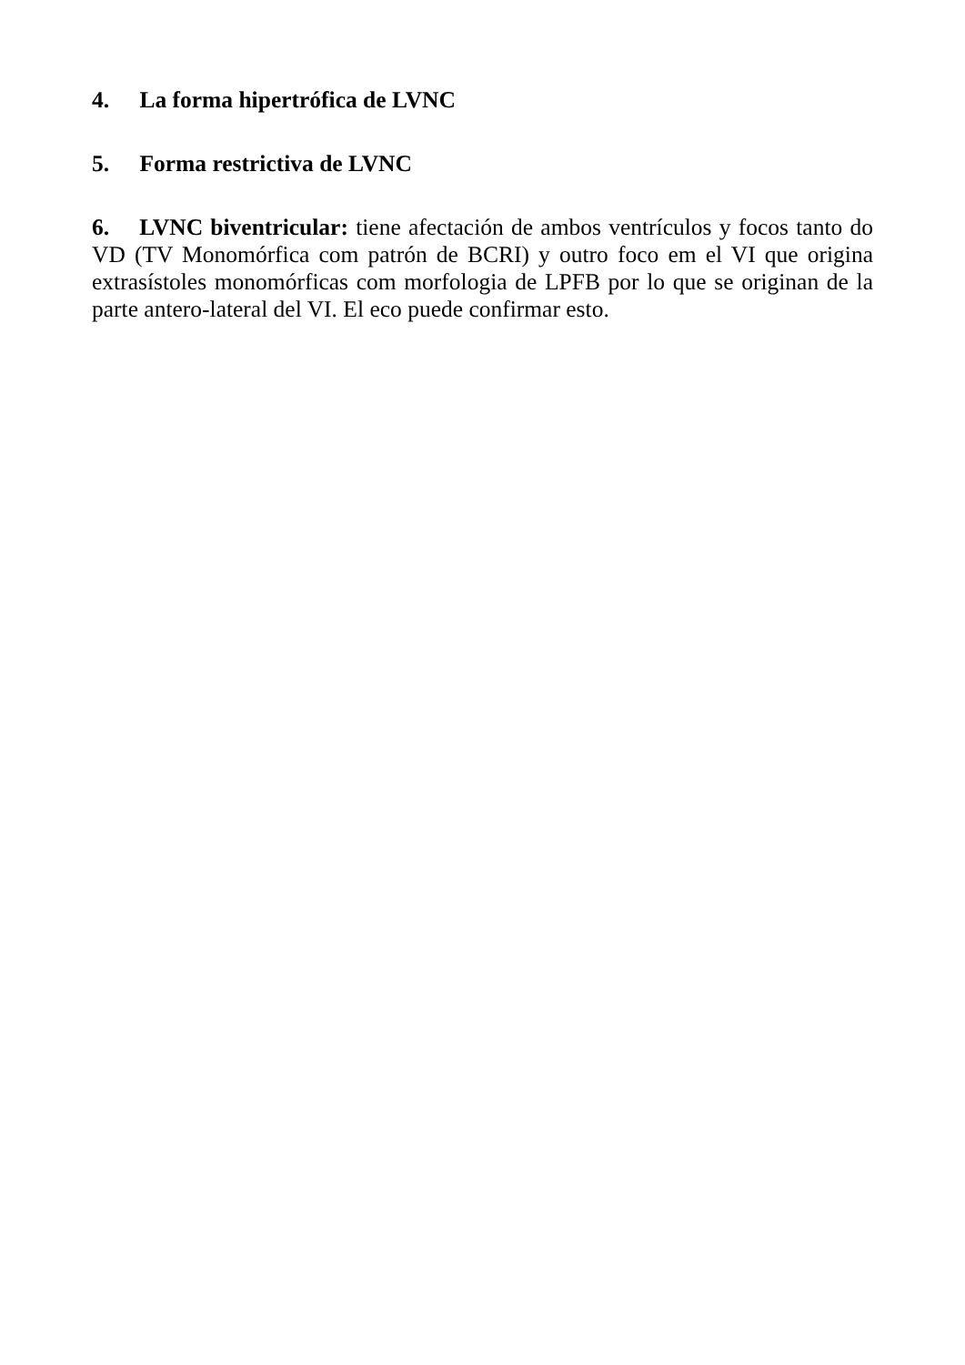4. La forma hipertrófica de LVNC
5. Forma restrictiva de LVNC
6. LVNC biventricular: tiene afectación de ambos ventrículos y focos tanto do VD (TV Monomórfica com patrón de BCRI) y outro foco em el VI que origina extrasístoles monomórficas com morfologia de LPFB por lo que se originan de la parte antero-lateral del VI. El eco puede confirmar esto.